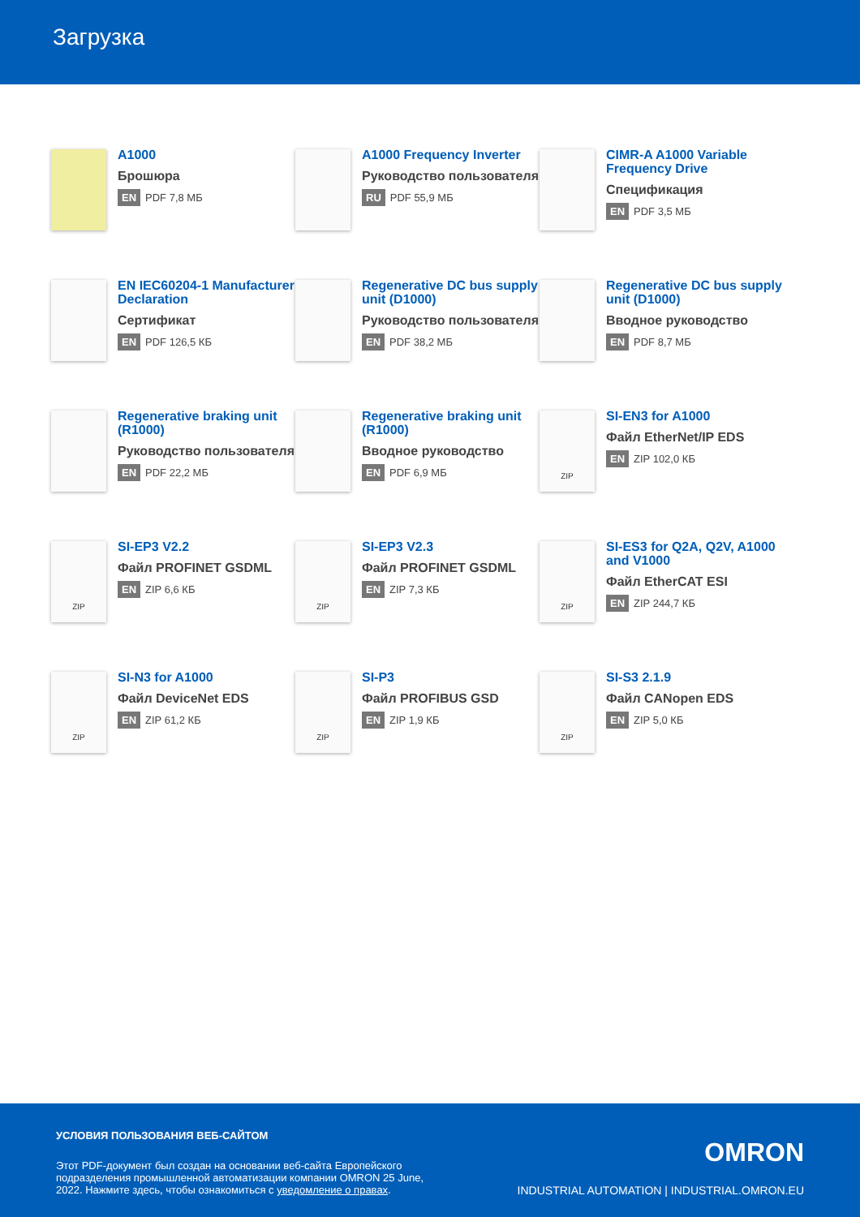Загрузка
A1000
Брошюра
EN PDF 7,8 МБ
A1000 Frequency Inverter
Руководство пользователя
RU PDF 55,9 МБ
CIMR-A A1000 Variable Frequency Drive
Спецификация
EN PDF 3,5 МБ
EN IEC60204-1 Manufacturer Declaration
Сертификат
EN PDF 126,5 КБ
Regenerative DC bus supply unit (D1000)
Руководство пользователя
EN PDF 38,2 МБ
Regenerative DC bus supply unit (D1000)
Вводное руководство
EN PDF 8,7 МБ
Regenerative braking unit (R1000)
Руководство пользователя
EN PDF 22,2 МБ
Regenerative braking unit (R1000)
Вводное руководство
EN PDF 6,9 МБ
ZIP
SI-EN3 for A1000
Файл EtherNet/IP EDS
EN ZIP 102,0 КБ
ZIP
SI-EP3 V2.2
Файл PROFINET GSDML
EN ZIP 6,6 КБ
ZIP
SI-EP3 V2.3
Файл PROFINET GSDML
EN ZIP 7,3 КБ
ZIP
SI-ES3 for Q2A, Q2V, A1000 and V1000
Файл EtherCAT ESI
EN ZIP 244,7 КБ
ZIP
SI-N3 for A1000
Файл DeviceNet EDS
EN ZIP 61,2 КБ
ZIP
SI-P3
Файл PROFIBUS GSD
EN ZIP 1,9 КБ
ZIP
SI-S3 2.1.9
Файл CANopen EDS
EN ZIP 5,0 КБ
УСЛОВИЯ ПОЛЬЗОВАНИЯ ВЕБ-САЙТОМ
Этот PDF-документ был создан на основании веб-сайта Европейского подразделения промышленной автоматизации компании OMRON 25 June, 2022. Нажмите здесь, чтобы ознакомиться с уведомление о правах.
OMRON
INDUSTRIAL AUTOMATION | INDUSTRIAL.OMRON.EU